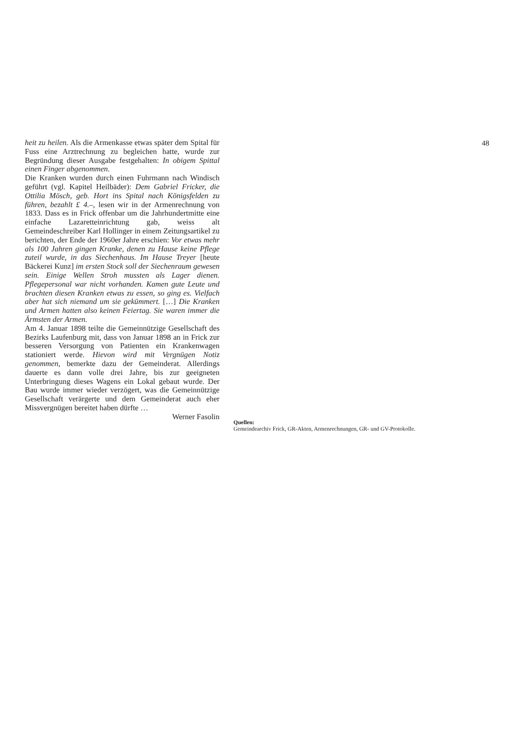heit zu heilen. Als die Armenkasse etwas später dem Spital für Fuss eine Arztrechnung zu begleichen hatte, wurde zur Begründung dieser Ausgabe festgehalten: In obigem Spittal einen Finger abgenommen.
Die Kranken wurden durch einen Fuhrmann nach Windisch geführt (vgl. Kapitel Heilbäder): Dem Gabriel Fricker, die Ottilia Mösch, geb. Hort ins Spital nach Königsfelden zu führen, bezahlt £ 4.–, lesen wir in der Armenrechnung von 1833. Dass es in Frick offenbar um die Jahrhundertmitte eine einfache Lazaretteinrichtung gab, weiss alt Gemeindeschreiber Karl Hollinger in einem Zeitungsartikel zu berichten, der Ende der 1960er Jahre erschien: Vor etwas mehr als 100 Jahren gingen Kranke, denen zu Hause keine Pflege zuteil wurde, in das Siechenhaus. Im Hause Treyer [heute Bäckerei Kunz] im ersten Stock soll der Siechenraum gewesen sein. Einige Wellen Stroh mussten als Lager dienen. Pflegepersonal war nicht vorhanden. Kamen gute Leute und brachten diesen Kranken etwas zu essen, so ging es. Vielfach aber hat sich niemand um sie gekümmert. […] Die Kranken und Armen hatten also keinen Feiertag. Sie waren immer die Ärmsten der Armen.
Am 4. Januar 1898 teilte die Gemeinnützige Gesellschaft des Bezirks Laufenburg mit, dass von Januar 1898 an in Frick zur besseren Versorgung von Patienten ein Krankenwagen stationiert werde. Hievon wird mit Vergnügen Notiz genommen, bemerkte dazu der Gemeinderat. Allerdings dauerte es dann volle drei Jahre, bis zur geeigneten Unterbringung dieses Wagens ein Lokal gebaut wurde. Der Bau wurde immer wieder verzögert, was die Gemeinnützige Gesellschaft verärgerte und dem Gemeinderat auch eher Missvergnügen bereitet haben dürfte …
Werner Fasolin
Quellen:
Gemeindearchiv Frick, GR-Akten, Armenrechnungen, GR- und GV-Protokolle.
48